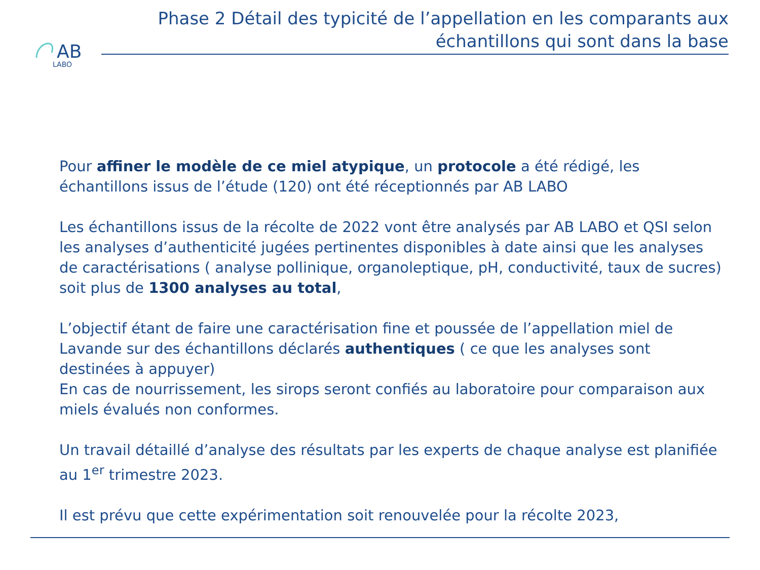AB
LABO
Phase 2 Détail des typicité de l’appellation en les comparants aux échantillons qui sont dans la base
Pour affiner le modèle de ce miel atypique, un protocole a été rédigé, les échantillons issus de l’étude (120) ont été réceptionnés par AB LABO
Les échantillons issus de la récolte de 2022 vont être analysés par AB LABO et QSI selon les analyses d’authenticité jugées pertinentes disponibles à date ainsi que les analyses de caractérisations ( analyse pollinique, organoleptique, pH, conductivité, taux de sucres) soit plus de 1300 analyses au total,
L’objectif étant de faire une caractérisation fine et poussée de l’appellation miel de Lavande sur des échantillons déclarés authentiques ( ce que les analyses sont destinées à appuyer)
En cas de nourrissement, les sirops seront confiés au laboratoire pour comparaison aux miels évalués non conformes.
Un travail détaillé d’analyse des résultats par les experts de chaque analyse est planifiée au 1<sup>er</sup> trimestre 2023.
Il est prévu que cette expérimentation soit renouvelée pour la récolte 2023,